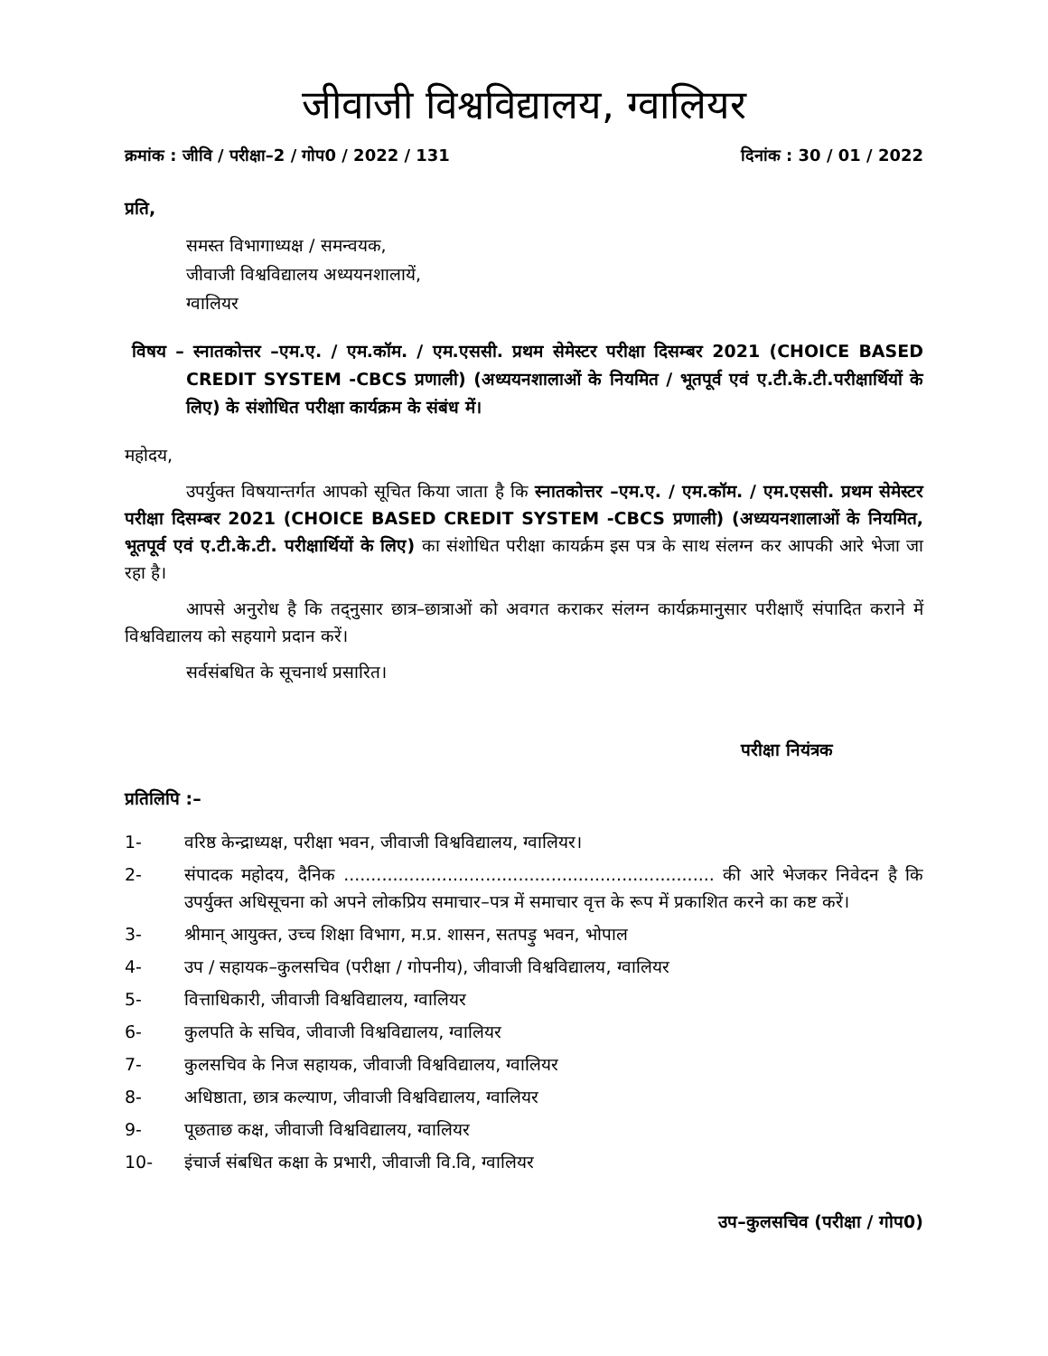जीवाजी विश्वविद्यालय, ग्वालियर
क्रमांक : जीवि / परीक्षा–2 / गोप0 / 2022 / 131 दिनांक : 30 / 01 / 2022
प्रति,
समस्त विभागाध्यक्ष / समन्वयक,
जीवाजी विश्वविद्यालय अध्ययनशालायें,
ग्वालियर
विषय – स्नातकोत्तर –एम.ए. / एम.कॉम. / एम.एससी. प्रथम सेमेस्टर परीक्षा दिसम्बर 2021 (CHOICE BASED CREDIT SYSTEM -CBCS प्रणाली) (अध्ययनशालाओं के नियमित / भूतपूर्व एवं ए.टी.के.टी.परीक्षार्थियों के लिए) के संशोधित परीक्षा कार्यक्रम के संबंध में।
महोदय,
उपर्युक्त विषयान्तर्गत आपको सूचित किया जाता है कि स्नातकोत्तर –एम.ए. / एम.कॉम. / एम.एससी. प्रथम सेमेस्टर परीक्षा दिसम्बर 2021 (CHOICE BASED CREDIT SYSTEM -CBCS प्रणाली) (अध्ययनशालाओं के नियमित, भूतपूर्व एवं ए.टी.के.टी. परीक्षार्थियों के लिए) का संशोधित परीक्षा कायर्क्रम इस पत्र के साथ संलग्न कर आपकी आरे भेजा जा रहा है।
आपसे अनुरोध है कि तद्नुसार छात्र–छात्राओं को अवगत कराकर संलग्न कार्यक्रमानुसार परीक्षाएँ संपादित कराने में विश्वविद्यालय को सहयागे प्रदान करें।
सर्वसंबधित के सूचनार्थ प्रसारित।
परीक्षा नियंत्रक
प्रतिलिपि :–
1- वरिष्ठ केन्द्राध्यक्ष, परीक्षा भवन, जीवाजी विश्वविद्यालय, ग्वालियर।
2- संपादक महोदय, दैनिक .................................................................... की आरे भेजकर निवेदन है कि उपर्युक्त अधिसूचना को अपने लोकप्रिय समाचार–पत्र में समाचार वृत्त के रूप में प्रकाशित करने का कष्ट करें।
3- श्रीमान् आयुक्त, उच्च शिक्षा विभाग, म.प्र. शासन, सतपड़ु भवन, भोपाल
4- उप / सहायक–कुलसचिव (परीक्षा / गोपनीय), जीवाजी विश्वविद्यालय, ग्वालियर
5- वित्ताधिकारी, जीवाजी विश्वविद्यालय, ग्वालियर
6- कुलपति के सचिव, जीवाजी विश्वविद्यालय, ग्वालियर
7- कुलसचिव के निज सहायक, जीवाजी विश्वविद्यालय, ग्वालियर
8- अधिष्ठाता, छात्र कल्याण, जीवाजी विश्वविद्यालय, ग्वालियर
9- पूछताछ कक्ष, जीवाजी विश्वविद्यालय, ग्वालियर
10- इंचार्ज संबधित कक्षा के प्रभारी, जीवाजी वि.वि, ग्वालियर
उप–कुलसचिव (परीक्षा / गोप0)